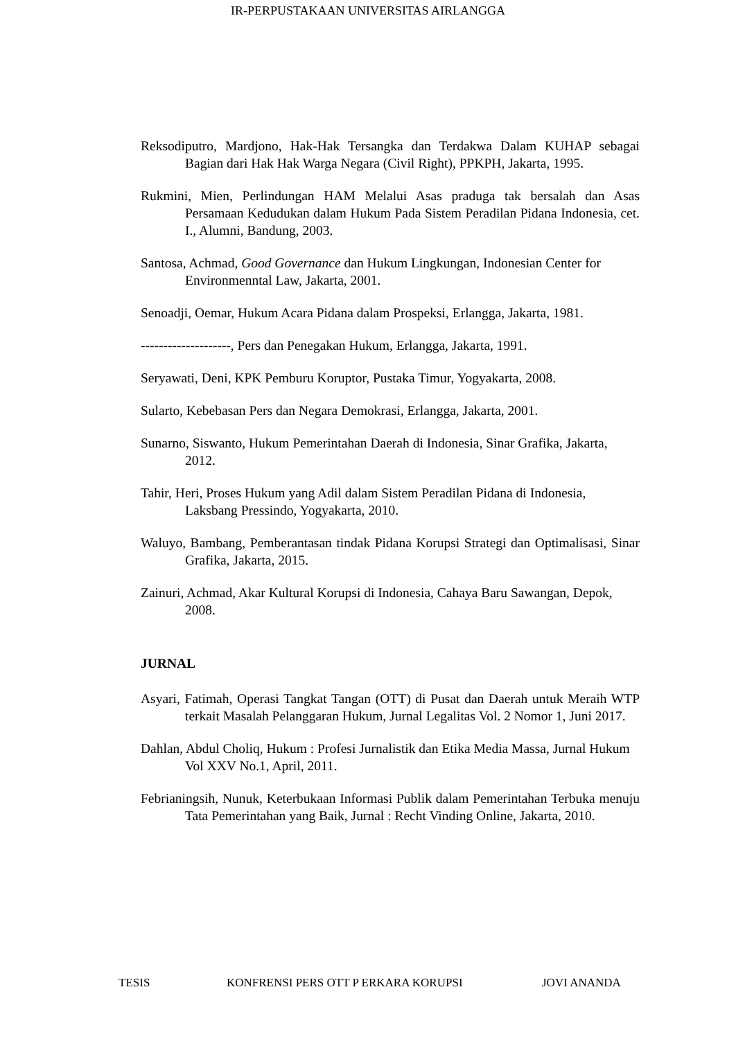IR-PERPUSTAKAAN UNIVERSITAS AIRLANGGA
Reksodiputro, Mardjono, Hak-Hak Tersangka dan Terdakwa Dalam KUHAP sebagai Bagian dari Hak Hak Warga Negara (Civil Right), PPKPH, Jakarta, 1995.
Rukmini, Mien, Perlindungan HAM Melalui Asas praduga tak bersalah dan Asas Persamaan Kedudukan dalam Hukum Pada Sistem Peradilan Pidana Indonesia, cet. I., Alumni, Bandung, 2003.
Santosa, Achmad, Good Governance dan Hukum Lingkungan, Indonesian Center for Environmenntal Law, Jakarta, 2001.
Senoadji, Oemar, Hukum Acara Pidana dalam Prospeksi, Erlangga, Jakarta, 1981.
--------------------, Pers dan Penegakan Hukum, Erlangga, Jakarta, 1991.
Seryawati, Deni, KPK Pemburu Koruptor, Pustaka Timur, Yogyakarta, 2008.
Sularto, Kebebasan Pers dan Negara Demokrasi, Erlangga, Jakarta, 2001.
Sunarno, Siswanto, Hukum Pemerintahan Daerah di Indonesia, Sinar Grafika, Jakarta, 2012.
Tahir, Heri, Proses Hukum yang Adil dalam Sistem Peradilan Pidana di Indonesia, Laksbang Pressindo, Yogyakarta, 2010.
Waluyo, Bambang, Pemberantasan tindak Pidana Korupsi Strategi dan Optimalisasi, Sinar Grafika, Jakarta, 2015.
Zainuri, Achmad, Akar Kultural Korupsi di Indonesia, Cahaya Baru Sawangan, Depok, 2008.
JURNAL
Asyari, Fatimah, Operasi Tangkat Tangan (OTT) di Pusat dan Daerah untuk Meraih WTP terkait Masalah Pelanggaran Hukum, Jurnal Legalitas Vol. 2 Nomor 1, Juni 2017.
Dahlan, Abdul Choliq, Hukum : Profesi Jurnalistik dan Etika Media Massa, Jurnal Hukum Vol XXV No.1, April, 2011.
Febrianingsih, Nunuk, Keterbukaan Informasi Publik dalam Pemerintahan Terbuka menuju Tata Pemerintahan yang Baik, Jurnal : Recht Vinding Online, Jakarta, 2010.
TESIS KONFRENSI PERS OTT P ERKARA KORUPSI JOVI ANANDA